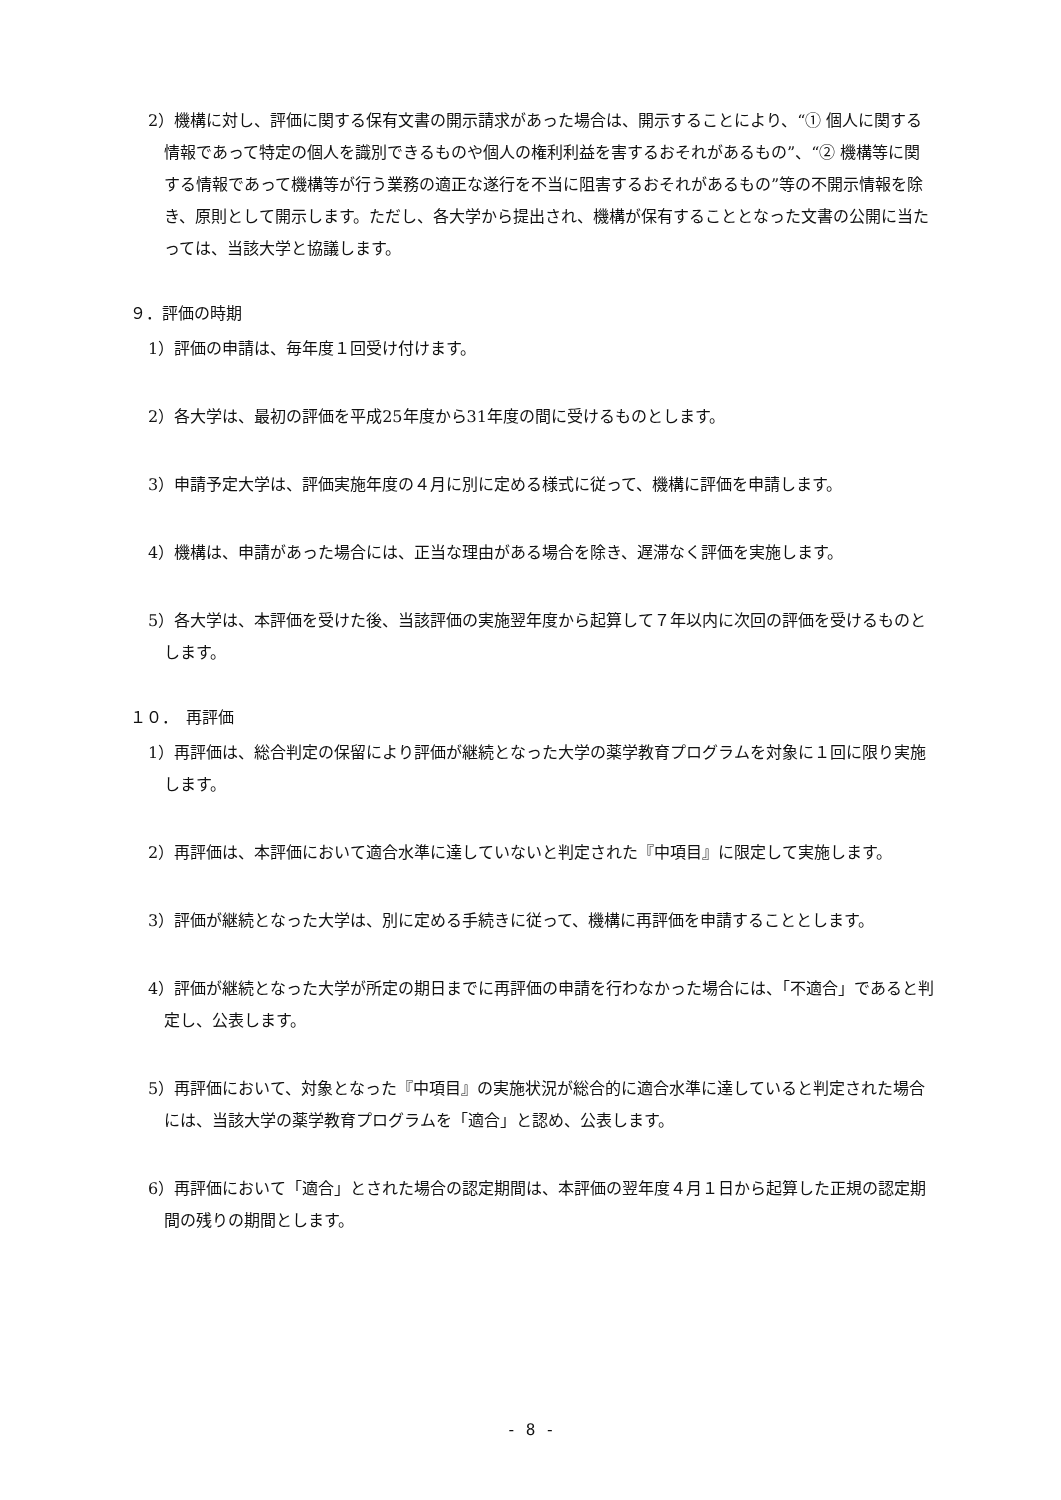2）機構に対し、評価に関する保有文書の開示請求があった場合は、開示することにより、“① 個人に関する情報であって特定の個人を識別できるものや個人の権利利益を害するおそれがあるもの”、“② 機構等に関する情報であって機構等が行う業務の適正な遂行を不当に阻害するおそれがあるもの”等の不開示情報を除き、原則として開示します。ただし、各大学から提出され、機構が保有することとなった文書の公開に当たっては、当該大学と協議します。
９．評価の時期
1）評価の申請は、毎年度１回受け付けます。
2）各大学は、最初の評価を平成25年度から31年度の間に受けるものとします。
3）申請予定大学は、評価実施年度の４月に別に定める様式に従って、機構に評価を申請します。
4）機構は、申請があった場合には、正当な理由がある場合を除き、遅滞なく評価を実施します。
5）各大学は、本評価を受けた後、当該評価の実施翌年度から起算して７年以内に次回の評価を受けるものとします。
１０．　再評価
1）再評価は、総合判定の保留により評価が継続となった大学の薬学教育プログラムを対象に１回に限り実施します。
2）再評価は、本評価において適合水準に達していないと判定された『中項目』に限定して実施します。
3）評価が継続となった大学は、別に定める手続きに従って、機構に再評価を申請することとします。
4）評価が継続となった大学が所定の期日までに再評価の申請を行わなかった場合には、「不適合」であると判定し、公表します。
5）再評価において、対象となった『中項目』の実施状況が総合的に適合水準に達していると判定された場合には、当該大学の薬学教育プログラムを「適合」と認め、公表します。
6）再評価において「適合」とされた場合の認定期間は、本評価の翌年度４月１日から起算した正規の認定期間の残りの期間とします。
- 8 -